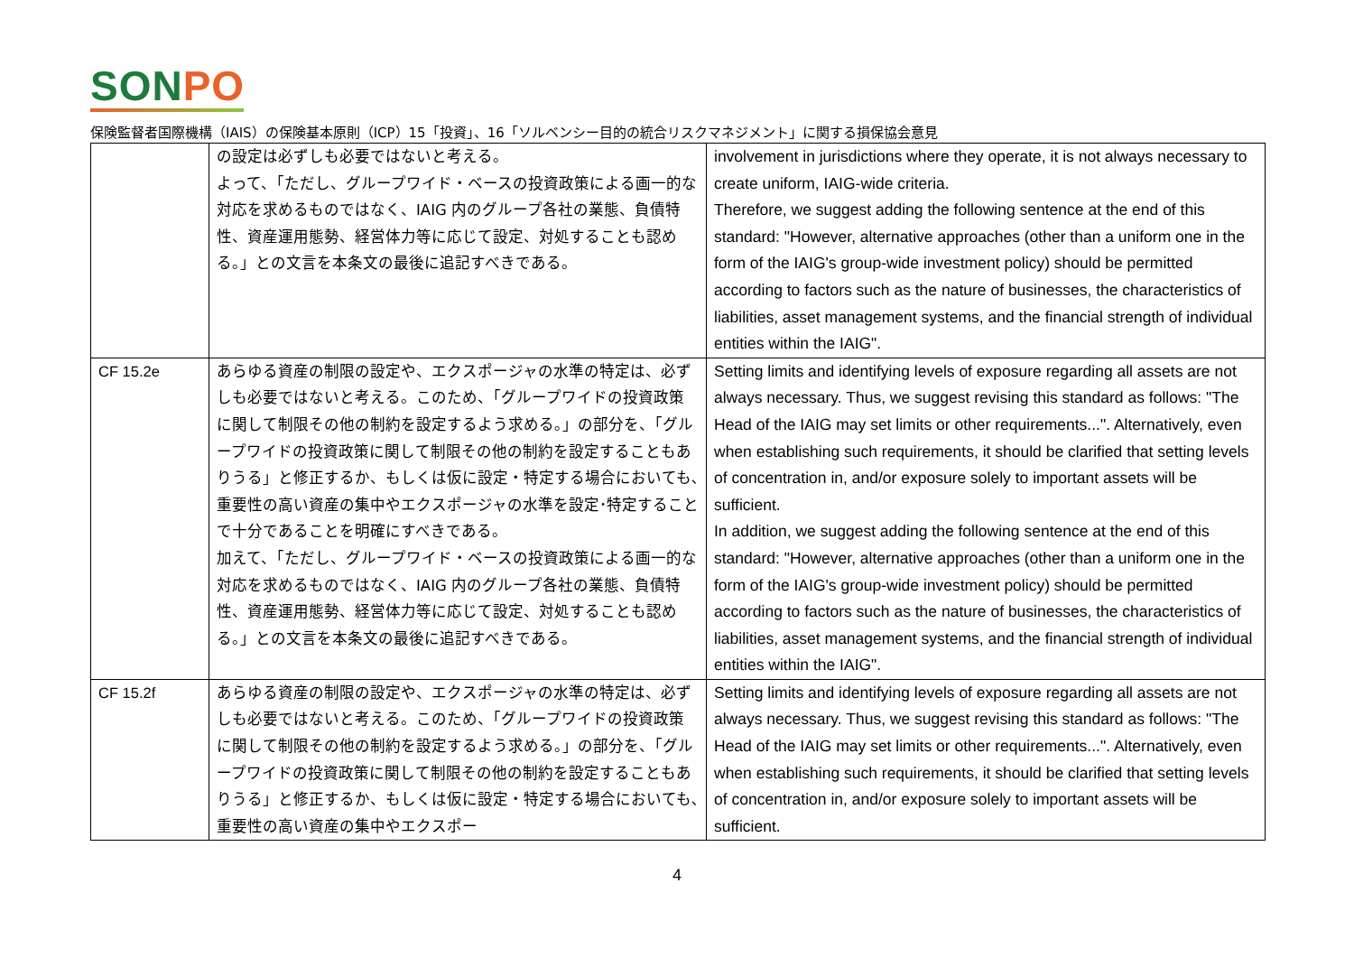SON PO
保険監督者国際機構（IAIS）の保険基本原則（ICP）15「投資」、16「ソルベンシー目的の統合リスクマネジメント」に関する損保協会意見
| | の設定は必ずしも必要ではないと考える。 よって、「ただし、グループワイド・ベースの投資政策による画一的な対応を求めるものではなく、IAIG 内のグループ各社の業態、負債特性、資産運用態勢、経営体力等に応じて設定、対処することも認める。」との文言を本条文の最後に追記すべきである。 | involvement in jurisdictions where they operate, it is not always necessary to create uniform, IAIG-wide criteria. Therefore, we suggest adding the following sentence at the end of this standard: "However, alternative approaches (other than a uniform one in the form of the IAIG's group-wide investment policy) should be permitted according to factors such as the nature of businesses, the characteristics of liabilities, asset management systems, and the financial strength of individual entities within the IAIG". |
| CF 15.2e | あらゆる資産の制限の設定や、エクスポージャの水準の特定は、必ずしも必要ではないと考える。このため、「グループワイドの投資政策に関して制限その他の制約を設定するよう求める。」の部分を、「グループワイドの投資政策に関して制限その他の制約を設定することもありうる」と修正するか、もしくは仮に設定・特定する場合においても､重要性の高い資産の集中やエクスポージャの水準を設定･特定することで十分であることを明確にすべきである。 加えて、「ただし、グループワイド・ベースの投資政策による画一的な対応を求めるものではなく、IAIG 内のグループ各社の業態、負債特性、資産運用態勢、経営体力等に応じて設定、対処することも認める。」との文言を本条文の最後に追記すべきである。 | Setting limits and identifying levels of exposure regarding all assets are not always necessary. Thus, we suggest revising this standard as follows: "The Head of the IAIG may set limits or other requirements...". Alternatively, even when establishing such requirements, it should be clarified that setting levels of concentration in, and/or exposure solely to important assets will be sufficient. In addition, we suggest adding the following sentence at the end of this standard: "However, alternative approaches (other than a uniform one in the form of the IAIG's group-wide investment policy) should be permitted according to factors such as the nature of businesses, the characteristics of liabilities, asset management systems, and the financial strength of individual entities within the IAIG". |
| CF 15.2f | あらゆる資産の制限の設定や、エクスポージャの水準の特定は、必ずしも必要ではないと考える。このため、「グループワイドの投資政策に関して制限その他の制約を設定するよう求める。」の部分を、「グループワイドの投資政策に関して制限その他の制約を設定することもありうる」と修正するか、もしくは仮に設定・特定する場合においても､重要性の高い資産の集中やエクスポー | Setting limits and identifying levels of exposure regarding all assets are not always necessary. Thus, we suggest revising this standard as follows: "The Head of the IAIG may set limits or other requirements...". Alternatively, even when establishing such requirements, it should be clarified that setting levels of concentration in, and/or exposure solely to important assets will be sufficient. |
4